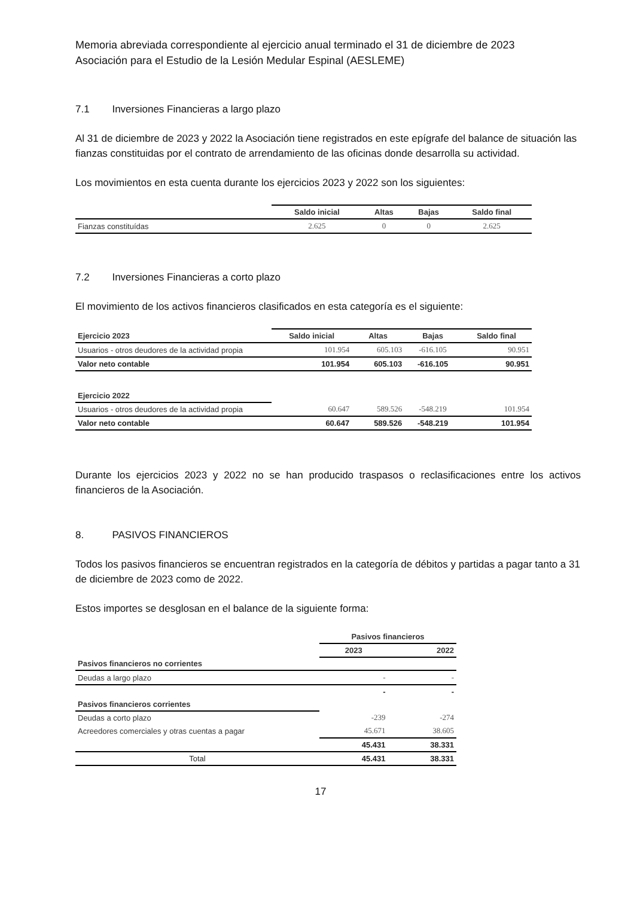Memoria abreviada correspondiente al ejercicio anual terminado el 31 de diciembre de 2023
Asociación para el Estudio de la Lesión Medular Espinal (AESLEME)
7.1 Inversiones Financieras a largo plazo
Al 31 de diciembre de 2023 y 2022 la Asociación tiene registrados en este epígrafe del balance de situación las fianzas constituidas por el contrato de arrendamiento de las oficinas donde desarrolla su actividad.
Los movimientos en esta cuenta durante los ejercicios 2023 y 2022 son los siguientes:
| | Saldo inicial | Altas | Bajas | Saldo final |
| --- | --- | --- | --- | --- |
| Fianzas constituídas | 2.625 | 0 | 0 | 2.625 |
7.2 Inversiones Financieras a corto plazo
El movimiento de los activos financieros clasificados en esta categoría es el siguiente:
| Ejercicio 2023 | Saldo inicial | Altas | Bajas | Saldo final |
| --- | --- | --- | --- | --- |
| Usuarios - otros deudores de la actividad propia | 101.954 | 605.103 | -616.105 | 90.951 |
| Valor neto contable | 101.954 | 605.103 | -616.105 | 90.951 |
| Ejercicio 2022 | | | | |
| Usuarios - otros deudores de la actividad propia | 60.647 | 589.526 | -548.219 | 101.954 |
| Valor neto contable | 60.647 | 589.526 | -548.219 | 101.954 |
Durante los ejercicios 2023 y 2022 no se han producido traspasos o reclasificaciones entre los activos financieros de la Asociación.
8. PASIVOS FINANCIEROS
Todos los pasivos financieros se encuentran registrados en la categoría de débitos y partidas a pagar tanto a 31 de diciembre de 2023 como de 2022.
Estos importes se desglosan en el balance de la siguiente forma:
| | Pasivos financieros | |
| --- | --- | --- |
| | 2023 | 2022 |
| Pasivos financieros no corrientes | | |
| Deudas a largo plazo | - | - |
| | - | - |
| Pasivos financieros corrientes | | |
| Deudas a corto plazo | -239 | -274 |
| Acreedores comerciales y otras cuentas a pagar | 45.671 | 38.605 |
| | 45.431 | 38.331 |
| Total | 45.431 | 38.331 |
17